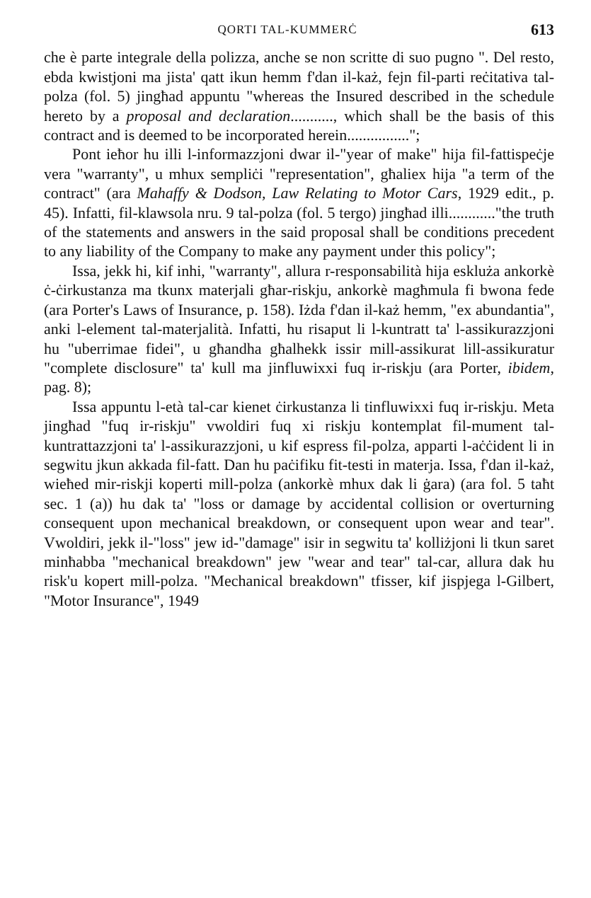QORTI TAL-KUMMERĊ 613
che è parte integrale della polizza, anche se non scritte di suo pugno ". Del resto, ebda kwistjoni ma jista' qatt ikun hemm f'dan il-każ, fejn fil-parti reċitativa tal-polza (fol. 5) jingħad appuntu "whereas the Insured described in the schedule hereto by a proposal and declaration..........., which shall be the basis of this contract and is deemed to be incorporated herein................";
Pont ieħor hu illi l-informazzjoni dwar il-"year of make" hija fil-fattispeċje vera "warranty", u mhux sempliċi "representation", għaliex hija "a term of the contract" (ara Mahaffy & Dodson, Law Relating to Motor Cars, 1929 edit., p. 45). Infatti, fil-klawsola nru. 9 tal-polza (fol. 5 tergo) jingħad illi............"the truth of the statements and answers in the said proposal shall be conditions precedent to any liability of the Company to make any payment under this policy";
Issa, jekk hi, kif inhi, "warranty", allura r-responsabilità hija eskluża ankorkè ċ-ċirkustanza ma tkunx materjali għar-riskju, ankorkè magħmula fi bwona fede (ara Porter's Laws of Insurance, p. 158). Iżda f'dan il-każ hemm, "ex abundantia", anki l-element tal-materjalità. Infatti, hu risaput li l-kuntratt ta' l-assikurazzjoni hu "uberrimae fidei", u għandha għalhekk issir mill-assikurat lill-assikuratur "complete disclosure" ta' kull ma jinfluwixxi fuq ir-riskju (ara Porter, ibidem, pag. 8);
Issa appuntu l-età tal-car kienet ċirkustanza li tinfluwixxi fuq ir-riskju. Meta jingħad "fuq ir-riskju" vwoldiri fuq xi riskju kontemplat fil-mument tal-kuntrattazzjoni ta' l-assikurazzjoni, u kif espress fil-polza, apparti l-aċċident li in segwitu jkun akkada fil-fatt. Dan hu paċifiku fit-testi in materja. Issa, f'dan il-każ, wieħed mir-riskji koperti mill-polza (ankorkè mhux dak li ġara) (ara fol. 5 taħt sec. 1 (a)) hu dak ta' "loss or damage by accidental collision or overturning consequent upon mechanical breakdown, or consequent upon wear and tear". Vwoldiri, jekk il-"loss" jew id-"damage" isir in segwitu ta' kolliżjoni li tkun saret minħabba "mechanical breakdown" jew "wear and tear" tal-car, allura dak hu risk'u kopert mill-polza. "Mechanical breakdown" tfisser, kif jispjega l-Gilbert, "Motor Insurance", 1949